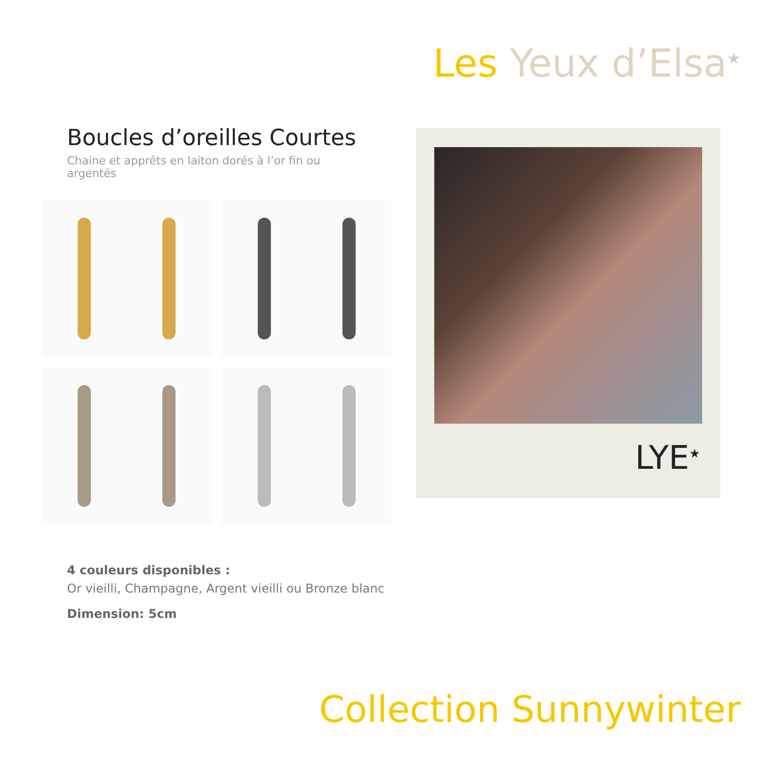Les Yeux d’Elsa<sup>★</sup>
Boucles d’oreilles Courtes
Chaine et apprêts en laiton dorés à l’or fin ou argentés
4 couleurs disponibles :
Or vieilli, Champagne, Argent vieilli ou Bronze blanc
Dimension: 5cm
LYE<sup>★</sup>
Collection Sunnywinter